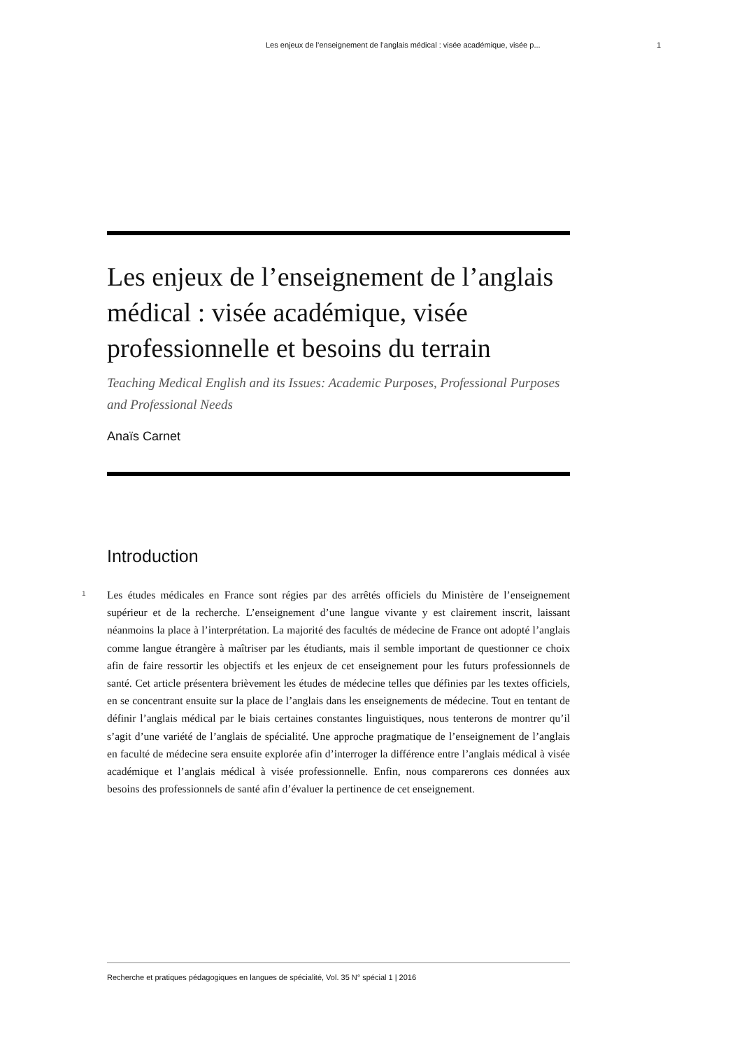Les enjeux de l’enseignement de l’anglais médical : visée académique, visée p... 1
Les enjeux de l’enseignement de l’anglais médical : visée académique, visée professionnelle et besoins du terrain
Teaching Medical English and its Issues: Academic Purposes, Professional Purposes and Professional Needs
Anaïs Carnet
Introduction
1
Les études médicales en France sont régies par des arrêtés officiels du Ministère de l’enseignement supérieur et de la recherche. L’enseignement d’une langue vivante y est clairement inscrit, laissant néanmoins la place à l’interprétation. La majorité des facultés de médecine de France ont adopté l’anglais comme langue étrangère à maîtriser par les étudiants, mais il semble important de questionner ce choix afin de faire ressortir les objectifs et les enjeux de cet enseignement pour les futurs professionnels de santé. Cet article présentera brièvement les études de médecine telles que définies par les textes officiels, en se concentrant ensuite sur la place de l’anglais dans les enseignements de médecine. Tout en tentant de définir l’anglais médical par le biais certaines constantes linguistiques, nous tenterons de montrer qu’il s’agit d’une variété de l’anglais de spécialité. Une approche pragmatique de l’enseignement de l’anglais en faculté de médecine sera ensuite explorée afin d’interroger la différence entre l’anglais médical à visée académique et l’anglais médical à visée professionnelle. Enfin, nous comparerons ces données aux besoins des professionnels de santé afin d’évaluer la pertinence de cet enseignement.
Recherche et pratiques pédagogiques en langues de spécialité, Vol. 35 N° spécial 1 | 2016